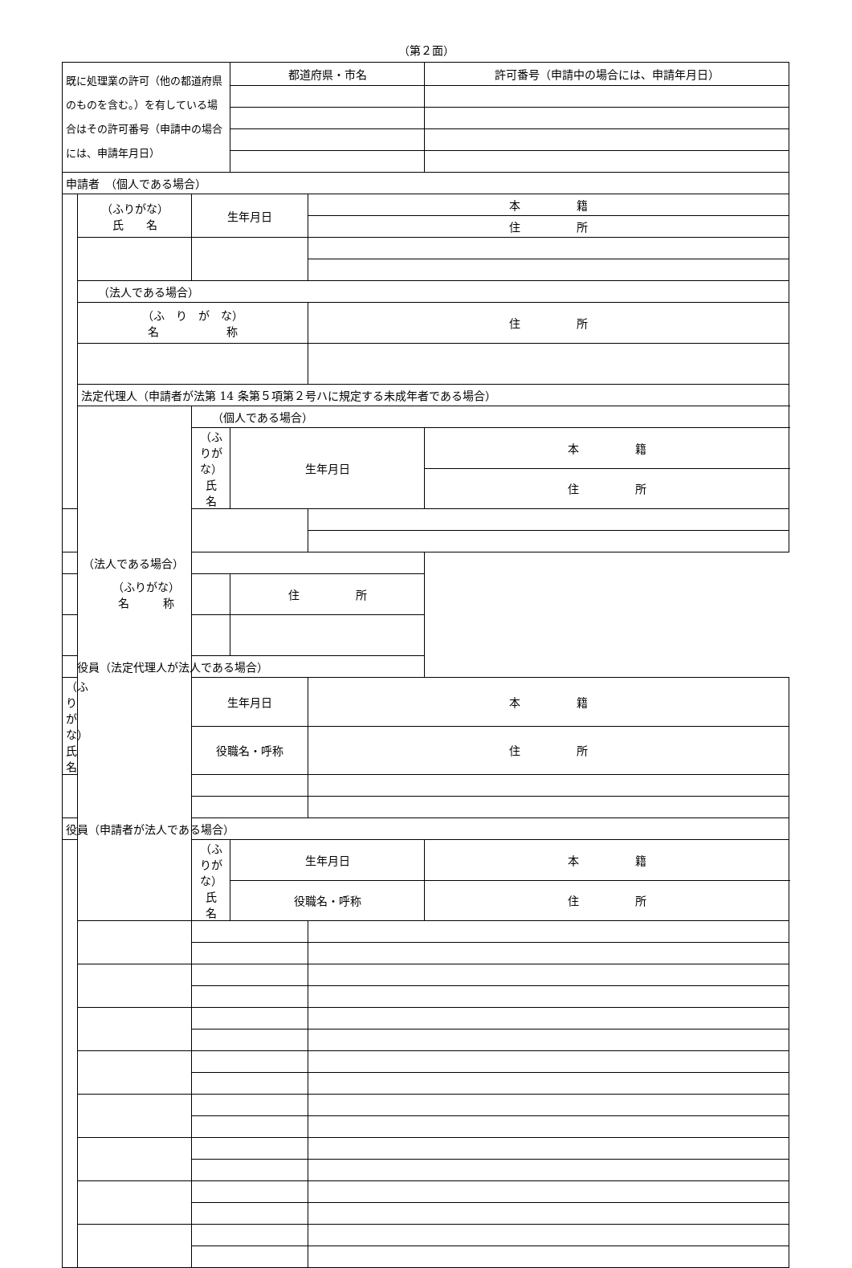（第２面）
| 既に処理業の許可（他の都道府県のものを含む。）を有している場合はその許可番号（申請中の場合には、申請年月日） | | | 都道府県・市名 | | 許可番号（申請中の場合には、申請年月日） |
| 申請者 （個人である場合） | | | | | |
| | （ふりがな） 氏 名 | 生年月日 | | 本 籍 | |
| | | | | 住 所 | |
| | （法人である場合） | | | | |
| | （ふ り が な） 名 称 | | | 住 所 | |
| | 法定代理人（申請者が法第 14 条第５項第２号ハに規定する未成年者である場合） | | | | |
| | | （個人である場合） | | | |
| | | （ふりがな） 氏 名 | 生年月日 | | 本 籍 |
| | | | | | 住 所 |
| （法人である場合） | | | | | |
| （ふりがな） 名 称 | | | 住 所 | | |
| 役員（法定代理人が法人である場合） | | | | | |
| （ふりがな） 氏 名 | | 生年月日 | | 本 籍 | |
| | | 役職名・呼称 | | 住 所 | |
| 役員（申請者が法人である場合） | | | | | |
| | | （ふりがな） 氏 名 | 生年月日 | | 本 籍 |
| | | | 役職名・呼称 | | 住 所 |